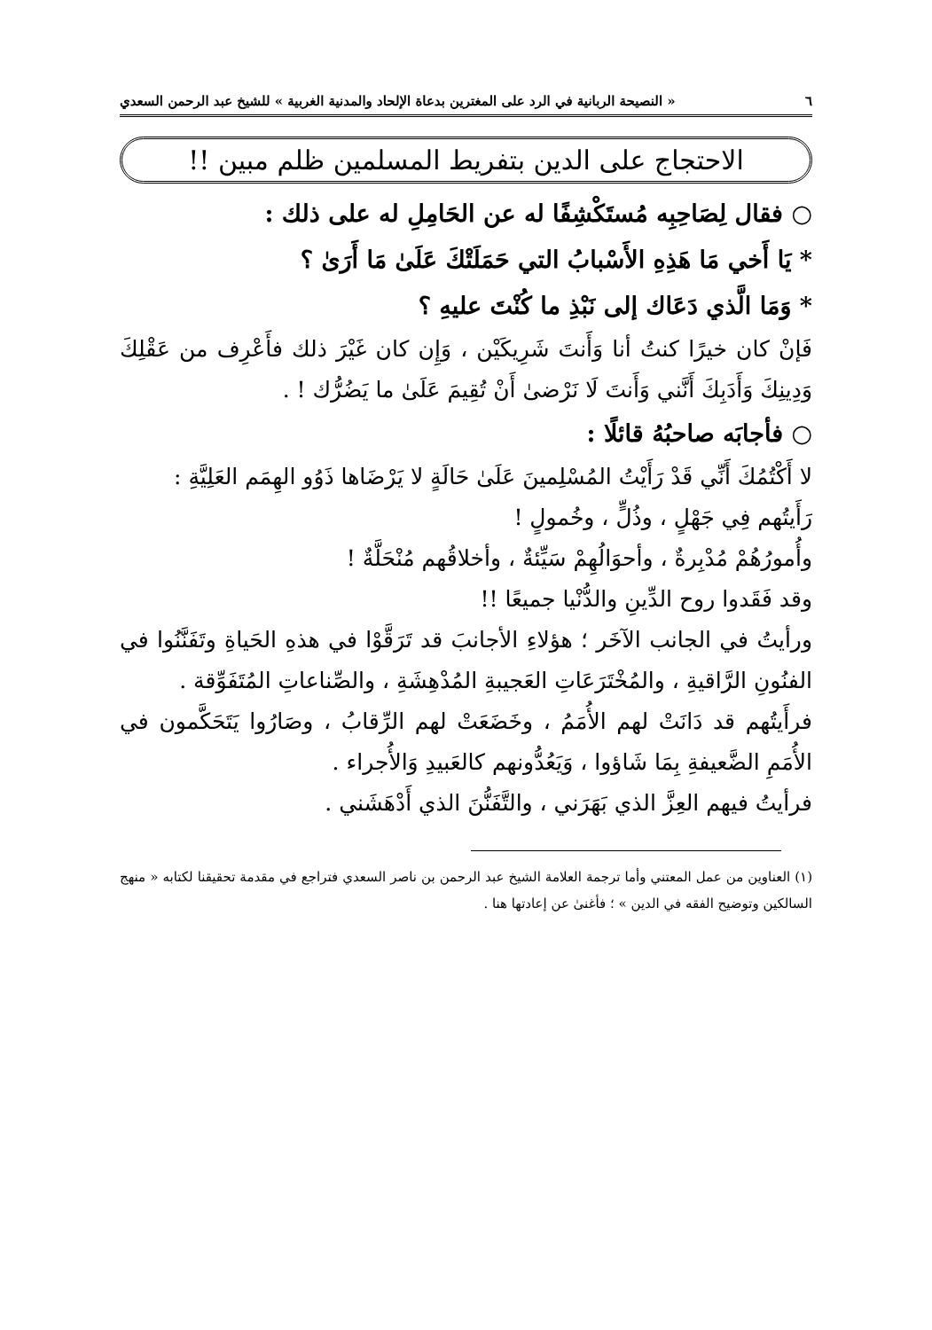٦ « النصيحة الربانية في الرد على المغترين بدعاة الإلحاد والمدنية الغربية » للشيخ عبد الرحمن السعدي
الاحتجاج على الدين بتفريط المسلمين ظلم مبين !!
○ فقال لِصَاحِبِه مُستَكْشِفًا له عن الحَامِلِ له على ذلك :
* يَا أَخي مَا هَذِهِ الأَسْبابُ التي حَمَلَتْكَ عَلَىٰ مَا أَرَىٰ ؟
* وَمَا الَّذي دَعَاك إلى نَبْذِ ما كُنْتَ عليهِ ؟
فَإنْ كان خيرًا كنتُ أنا وَأَنتَ شَرِيكَيْن ، وَإِن كان غَيْرَ ذلك فأَعْرِف من عَقْلِكَ وَدِينِكَ وَأَدَبِكَ أَنَّني وَأَنتَ لَا نَرْضىٰ أَنْ تُقِيمَ عَلَىٰ ما يَضُرُّك ! .
○ فأجابَه صاحبُهُ قائلًا :
لا أَكْتُمُكَ أَنِّي قَدْ رَأَيْتُ المُسْلِمينَ عَلَىٰ حَالَةٍ لا يَرْضَاها ذَوُو الهِمَم العَلِيَّةِ :
رَأَيتُهم فِي جَهْلٍ ، وذُلٍّ ، وخُمولٍ !
وأُمورُهُمْ مُدْبِرةٌ ، وأحوَالُهِمْ سَيِّئةٌ ، وأخلاقُهم مُنْحَلَّةٌ !
وقد فَقَدوا روح الدِّينِ والدُّنْيا جميعًا !!
ورأيتُ في الجانب الآخَر ؛ هؤلاءِ الأجانبَ قد تَرَقَّوْا في هذهِ الحَياةِ وتَفَنَّنُوا في الفنُونِ الرَّاقيةِ ، والمُخْتَرَعَاتِ العَجيبةِ المُدْهِشَةِ ، والصِّناعاتِ المُتَفَوِّقة .
فرأَيتُهم قد دَانَتْ لهم الأُمَمُ ، وخَضَعَتْ لهم الرِّقابُ ، وصَارُوا يَتَحَكَّمون في الأُمَمِ الضَّعيفةِ بِمَا شَاؤوا ، وَيَعُدُّونهم كالعَبيدِ وَالأُجراء .
فرأيتُ فيهم العِزَّ الذي بَهَرَني ، والتَّفَنُّنَ الذي أَدْهَشَني .
(١) العناوين من عمل المعتني وأما ترجمة العلامة الشيخ عبد الرحمن بن ناصر السعدي فتراجع في مقدمة تحقيقنا لكتابه « منهج السالكين وتوضيح الفقه في الدين » ؛ فأغنىٰ عن إعادتها هنا .